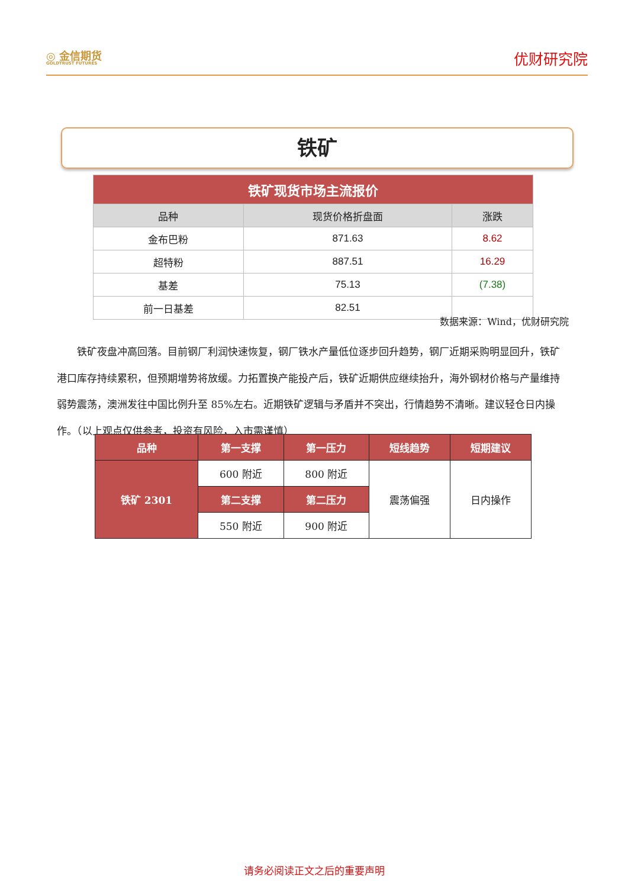◎ 金信期货
GOLDTRUST FUTURES
优财研究院
铁矿
| 铁矿现货市场主流报价 | | |
| --- | --- | --- |
| 品种 | 现货价格折盘面 | 涨跌 |
| 金布巴粉 | 871.63 | 8.62 |
| 超特粉 | 887.51 | 16.29 |
| 基差 | 75.13 | (7.38) |
| 前一日基差 | 82.51 | |
数据来源：Wind，优财研究院
铁矿夜盘冲高回落。目前钢厂利润快速恢复，钢厂铁水产量低位逐步回升趋势，钢厂近期采购明显回升，铁矿港口库存持续累积，但预期增势将放缓。力拓置换产能投产后，铁矿近期供应继续抬升，海外钢材价格与产量维持弱势震荡，澳洲发往中国比例升至 85%左右。近期铁矿逻辑与矛盾并不突出，行情趋势不清晰。建议轻仓日内操作。（以上观点仅供参考，投资有风险，入市需谨慎）
| 品种 | 第一支撑 | 第一压力 | 短线趋势 | 短期建议 |
| 铁矿 2301 | 600 附近 | 800 附近 | 震荡偏强 | 日内操作 |
| | 第二支撑 | 第二压力 | | |
| | 550 附近 | 900 附近 | | |
请务必阅读正文之后的重要声明